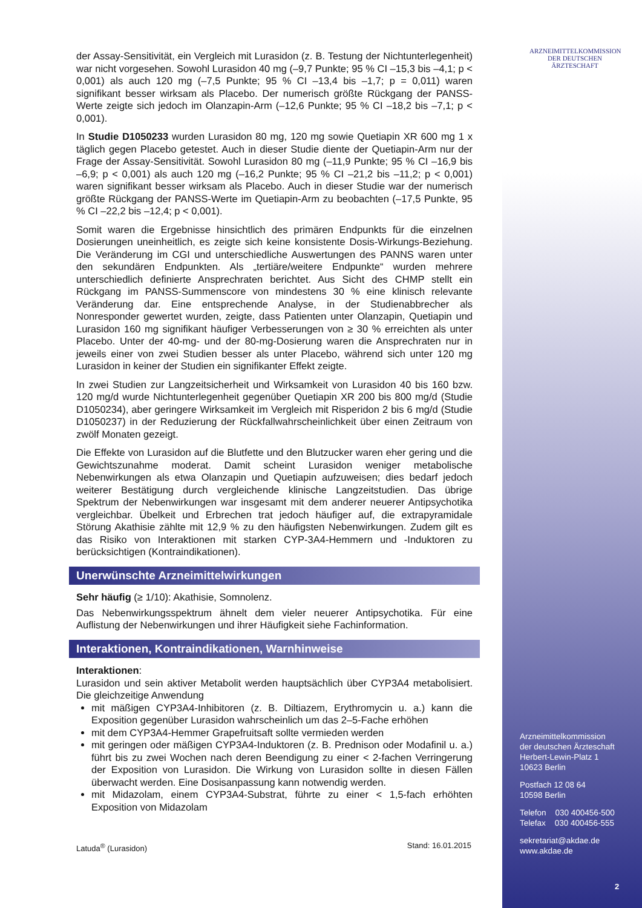ARZNEIMITTELKOMMISSION DER DEUTSCHEN ÄRZTESCHAFT
der Assay-Sensitivität, ein Vergleich mit Lurasidon (z. B. Testung der Nicht­unterlegenheit) war nicht vorgesehen. Sowohl Lurasidon 40 mg (–9,7 Punkte; 95 % CI –15,3 bis –4,1; p < 0,001) als auch 120 mg (–7,5 Punkte; 95 % CI –13,4 bis –1,7; p = 0,011) waren signifikant besser wirksam als Placebo. Der numerisch größte Rückgang der PANSS-Werte zeigte sich jedoch im Olanzapin-Arm (–12,6 Punkte; 95 % CI –18,2 bis –7,1; p < 0,001).
In Studie D1050233 wurden Lurasidon 80 mg, 120 mg sowie Quetiapin XR 600 mg 1 x täglich gegen Placebo getestet. Auch in dieser Studie diente der Quetiapin-Arm nur der Frage der Assay-Sensitivität. Sowohl Lurasidon 80 mg (–11,9 Punkte; 95 % CI –16,9 bis –6,9; p < 0,001) als auch 120 mg (–16,2 Punkte; 95 % CI –21,2 bis –11,2; p < 0,001) waren signifikant besser wirksam als Placebo. Auch in dieser Studie war der numerisch größte Rückgang der PANSS-Werte im Quetiapin-Arm zu beobachten (–17,5 Punkte, 95 % CI –22,2 bis –12,4; p < 0,001).
Somit waren die Ergebnisse hinsichtlich des primären Endpunkts für die einzelnen Dosierungen uneinheitlich, es zeigte sich keine konsistente Dosis-Wirkungs-Be­ziehung. Die Veränderung im CGI und unterschiedliche Auswertungen des PANNS waren unter den sekundären Endpunkten. Als „tertiäre/weitere Endpunkte“ wurden mehrere unterschiedlich definierte Ansprechraten berichtet. Aus Sicht des CHMP stellt ein Rückgang im PANSS-Summenscore von mindestens 30 % eine klinisch relevante Veränderung dar. Eine entsprechende Analyse, in der Studien­abbrecher als Nonresponder gewertet wurden, zeigte, dass Patienten unter Olanzapin, Quetiapin und Lurasidon 160 mg signifikant häufiger Verbesserungen von ≥ 30 % erreichten als unter Placebo. Unter der 40-mg- und der 80-mg-Dosierung waren die Ansprechraten nur in jeweils einer von zwei Studien besser als unter Placebo, während sich unter 120 mg Lurasidon in keiner der Studien ein signifikanter Effekt zeigte.
In zwei Studien zur Langzeitsicherheit und Wirksamkeit von Lurasidon 40 bis 160 bzw. 120 mg/d wurde Nichtunterlegenheit gegenüber Quetiapin XR 200 bis 800 mg/d (Studie D1050234), aber geringere Wirksamkeit im Vergleich mit Risperidon 2 bis 6 mg/d (Studie D1050237) in der Reduzierung der Rückfallwahrscheinlichkeit über einen Zeitraum von zwölf Monaten gezeigt.
Die Effekte von Lurasidon auf die Blutfette und den Blutzucker waren eher gering und die Gewichtszunahme moderat. Damit scheint Lurasidon weniger metabo­lische Nebenwirkungen als etwa Olanzapin und Quetiapin aufzuweisen; dies bedarf jedoch weiterer Bestätigung durch vergleichende klinische Langzeitstudien. Das übrige Spektrum der Nebenwirkungen war insgesamt mit dem anderer neuerer Antipsychotika vergleichbar. Übelkeit und Erbrechen trat jedoch häufiger auf, die extrapyramidale Störung Akathisie zählte mit 12,9 % zu den häufigsten Nebenwirkungen. Zudem gilt es das Risiko von Interaktionen mit starken CYP-3A4-Hemmern und -Induktoren zu berücksichtigen (Kontraindikationen).
Unerwünschte Arzneimittelwirkungen
Sehr häufig (≥ 1/10): Akathisie, Somnolenz.
Das Nebenwirkungsspektrum ähnelt dem vieler neuerer Antipsychotika. Für eine Auflistung der Nebenwirkungen und ihrer Häufigkeit siehe Fachinformation.
Interaktionen, Kontraindikationen, Warnhinweise
Interaktionen:
Lurasidon und sein aktiver Metabolit werden hauptsächlich über CYP3A4 metabolisiert. Die gleichzeitige Anwendung
mit mäßigen CYP3A4-Inhibitoren (z. B. Diltiazem, Erythromycin u. a.) kann die Exposition gegenüber Lurasidon wahrscheinlich um das 2–5-Fache erhöhen
mit dem CYP3A4-Hemmer Grapefruitsaft sollte vermieden werden
mit geringen oder mäßigen CYP3A4-Induktoren (z. B. Prednison oder Modafinil u. a.) führt bis zu zwei Wochen nach deren Beendigung zu einer < 2-fachen Verringerung der Exposition von Lurasidon. Die Wirkung von Lurasidon sollte in diesen Fällen überwacht werden. Eine Dosisanpassung kann notwendig werden.
mit Midazolam, einem CYP3A4-Substrat, führte zu einer < 1,5-fach erhöhten Exposition von Midazolam
Latuda<sup>®</sup> (Lurasidon) Stand: 16.01.2015
Arzneimittelkommission
der deutschen Ärzteschaft
Herbert-Lewin-Platz 1
10623 Berlin
Postfach 12 08 64
10598 Berlin
Telefon 030 400456-500
Telefax 030 400456-555
sekretariat@akdae.de
www.akdae.de
2